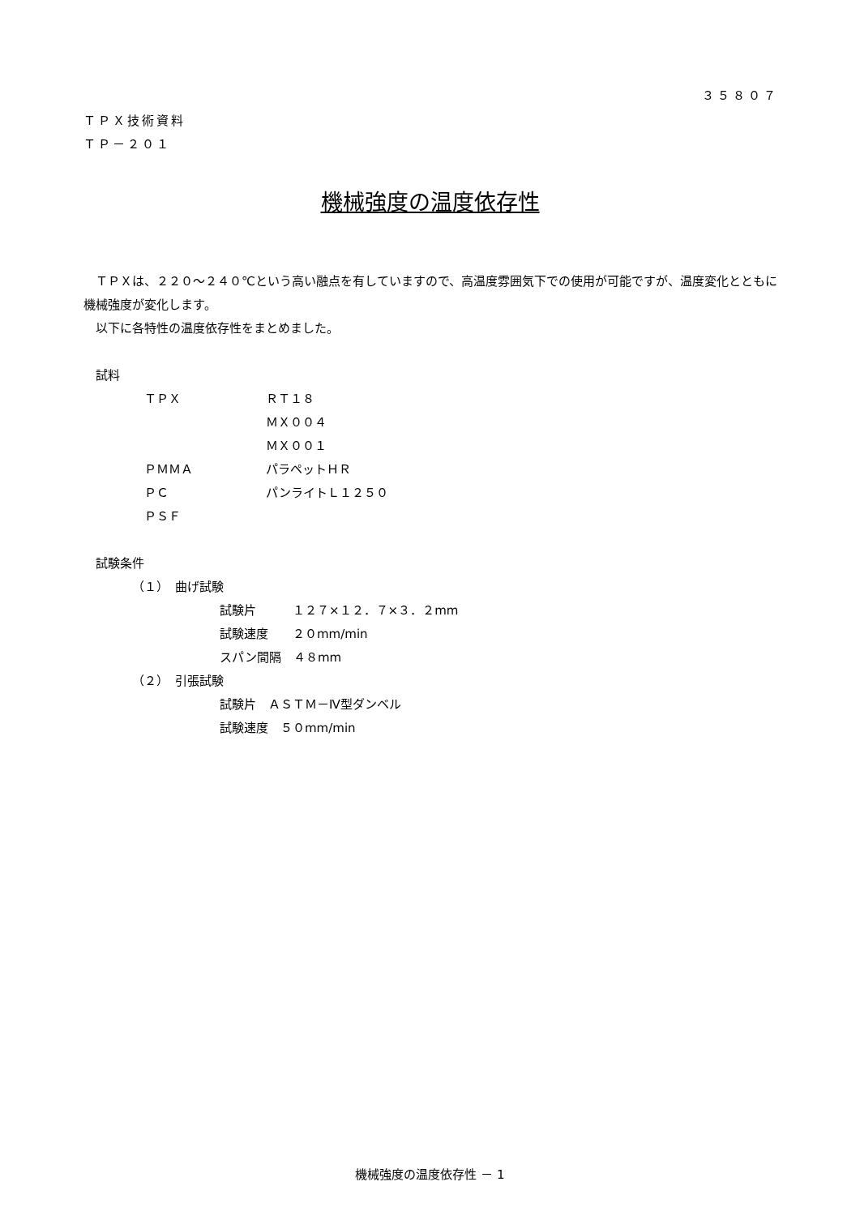３５８０７
ＴＰＸ技術資料
ＴＰ－２０１
機械強度の温度依存性
　ＴＰＸは、２２０～２４０℃という高い融点を有していますので、高温度雰囲気下での使用が可能ですが、温度変化とともに機械強度が変化します。
　以下に各特性の温度依存性をまとめました。
　試料
ＴＰＸ ＲＴ１８
ＭＸ００４
ＭＸ００１
ＰＭＭＡ パラペットＨＲ
ＰＣ パンライトＬ１２５０
ＰＳＦ
　試験条件
（１）　曲げ試験
試験片　　　１２７×１２．７×３．２mm
試験速度　　２０mm/min
スパン間隔　４８mm
（２）　引張試験
試験片　ＡＳＴＭ－Ⅳ型ダンベル
試験速度　５０mm/min
機械強度の温度依存性 － 1